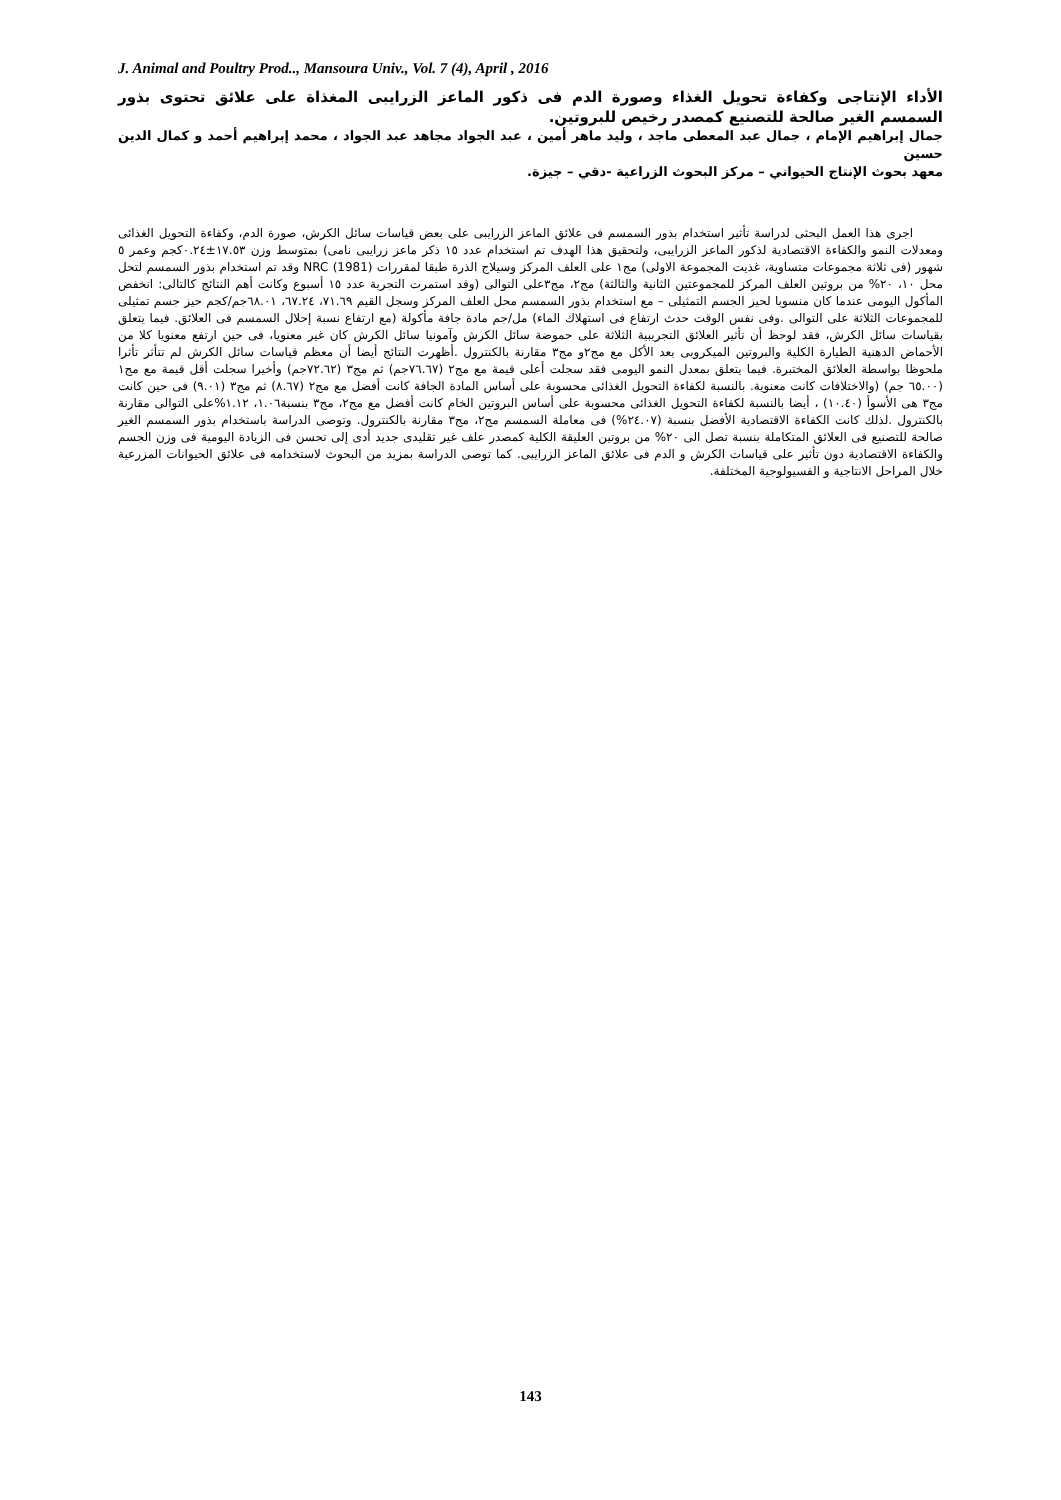J. Animal and Poultry Prod.., Mansoura Univ., Vol. 7 (4), April , 2016
الأداء الإنتاجى وكفاءة تحويل الغذاء وصورة الدم فى ذكور الماعز الزرايبى المغذاة على علائق تحتوى بذور السمسم الغير صالحة للتصنيع كمصدر رخيص للبروتين.
جمال إبراهيم الإمام ، جمال عبد المعطى ماجد ، وليد ماهر أمين ، عبد الجواد مجاهد عبد الجواد ، محمد إبراهيم أحمد و كمال الدين حسين
معهد بحوث الإنتاج الحيواني – مركز البحوث الزراعية -دقي – جيزة.
اجرى هذا العمل البحثى لدراسة تأثير استخدام بذور السمسم فى علائق الماعز الزرايبى على بعض قياسات سائل الكرش، صورة الدم، وكفاءة التحويل الغذائى ومعدلات النمو والكفاءة الاقتصادية لذكور الماعز الزرايبى، ولتحقيق هذا الهدف تم استخدام عدد ١٥ ذكر ماعز زرايبى نامى) بمتوسط وزن ١٧.٥٣±٠.٢٤كجم وعمر ٥ شهور (فى ثلاثة مجموعات متساوية، غذيت المجموعة الاولى) مج١ على العلف المركز وسيلاج الذرة طبقا لمقررات NRC (1981) وقد تم استخدام بذور السمسم لتحل محل ١٠، ٢٠% من بروتين العلف المركز للمجموعتين الثانية والثالثة) مج٢، مج٣على التوالى (وقد استمرت التجربة عدد ١٥ أسبوع وكانت أهم النتائج كالتالى: انخفض المأكول اليومى عندما كان منسوبا لحيز الجسم التمثيلى – مع استخدام بذور السمسم محل العلف المركز وسجل القيم ٧١.٦٩، ٦٧.٢٤، ٦٨.٠١جم/كجم حيز جسم تمثيلى للمجموعات الثلاثة على التوالى .وفى نفس الوقت حدث ارتفاع فى استهلاك الماء) مل/جم مادة جافة مأكولة (مع ارتفاع نسبة إحلال السمسم فى العلائق. فيما يتعلق بقياسات سائل الكرش، فقد لوحظ أن تأثير العلائق التجريبية الثلاثة على حموضة سائل الكرش وآمونيا سائل الكرش كان غير معنويا، فى حين ارتفع معنويا كلا من الأحماض الدهنية الطيارة الكلية والبروتين الميكروبى بعد الأكل مع مج٢و مج٣ مقارنة بالكنترول .أظهرت النتائج أيضا أن معظم قياسات سائل الكرش لم تتأثر تأثرا ملحوظا بواسطة العلائق المختبرة. فيما يتعلق بمعدل النمو اليومى فقد سجلت أعلى قيمة مع مج٢ (٧٦.٦٧جم) ثم مج٣ (٧٢.٦٢جم) وأخيرا سجلت أقل قيمة مع مج١ (٦٥.٠٠ جم) (والاختلافات كانت معنوية. بالنسبة لكفاءة التحويل الغذائى محسوبة على أساس المادة الجافة كانت أفضل مع مج٢ (٨.٦٧) ثم مج٣ (٩.٠١) فى حين كانت مج٣ هى الأسوأ (١٠.٤٠) ، أيضا بالنسبة لكفاءة التحويل الغذائى محسوبة على أساس البروتين الخام كانت أفضل مع مج٢، مج٣ بنسبة١.٠٦، ١.١٢%على التوالى مقارنة بالكنترول .لذلك كانت الكفاءة الاقتصادية الأفضل بنسبة (٢٤.٠٧%) فى معاملة السمسم مج٢، مج٣ مقارنة بالكنترول. وتوصى الدراسة باستخدام بذور السمسم الغير صالحة للتصنيع فى العلائق المتكاملة بنسبة تصل الى ٢٠% من بروتين العليقة الكلية كمصدر علف غير تقليدى جديد أدى إلى تحسن فى الزيادة اليومية فى وزن الجسم والكفاءة الاقتصادية دون تأثير على قياسات الكرش و الدم فى علائق الماعز الزرايبى. كما توصى الدراسة بمزيد من البحوث لاستخدامه فى علائق الحيوانات المزرعية خلال المراحل الانتاجية و الفسيولوجية المختلفة.
143